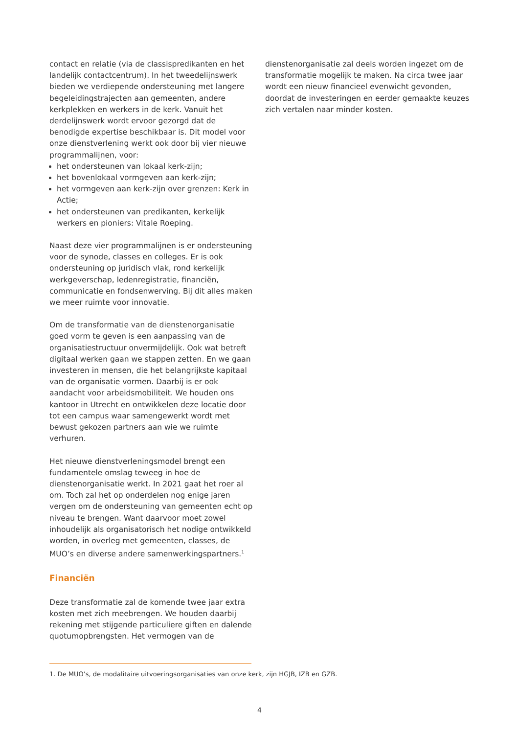contact en relatie (via de classispredikanten en het landelijk contactcentrum). In het tweedelijnswerk bieden we verdiepende ondersteuning met langere begeleidingstrajecten aan gemeenten, andere kerkplekken en werkers in de kerk. Vanuit het derdelijnswerk wordt ervoor gezorgd dat de benodigde expertise beschikbaar is. Dit model voor onze dienstverlening werkt ook door bij vier nieuwe programmalijnen, voor:
het ondersteunen van lokaal kerk-zijn;
het bovenlokaal vormgeven aan kerk-zijn;
het vormgeven aan kerk-zijn over grenzen: Kerk in Actie;
het ondersteunen van predikanten, kerkelijk werkers en pioniers: Vitale Roeping.
Naast deze vier programmalijnen is er ondersteuning voor de synode, classes en colleges. Er is ook ondersteuning op juridisch vlak, rond kerkelijk werkgeverschap, ledenregistratie, financiën, communicatie en fondsenwerving. Bij dit alles maken we meer ruimte voor innovatie.
Om de transformatie van de dienstenorganisatie goed vorm te geven is een aanpassing van de organisatiestructuur onvermijdelijk. Ook wat betreft digitaal werken gaan we stappen zetten. En we gaan investeren in mensen, die het belangrijkste kapitaal van de organisatie vormen. Daarbij is er ook aandacht voor arbeidsmobiliteit. We houden ons kantoor in Utrecht en ontwikkelen deze locatie door tot een campus waar samengewerkt wordt met bewust gekozen partners aan wie we ruimte verhuren.
Het nieuwe dienstverleningsmodel brengt een fundamentele omslag teweeg in hoe de dienstenorganisatie werkt. In 2021 gaat het roer al om. Toch zal het op onderdelen nog enige jaren vergen om de ondersteuning van gemeenten echt op niveau te brengen. Want daarvoor moet zowel inhoudelijk als organisatorisch het nodige ontwikkeld worden, in overleg met gemeenten, classes, de MUO’s en diverse andere samenwerkingspartners.<sup>1</sup>
Financiën
Deze transformatie zal de komende twee jaar extra kosten met zich meebrengen. We houden daarbij rekening met stijgende particuliere giften en dalende quotumopbrengsten. Het vermogen van de
dienstenorganisatie zal deels worden ingezet om de transformatie mogelijk te maken. Na circa twee jaar wordt een nieuw financieel evenwicht gevonden, doordat de investeringen en eerder gemaakte keuzes zich vertalen naar minder kosten.
1. De MUO’s, de modalitaire uitvoeringsorganisaties van onze kerk, zijn HGJB, IZB en GZB.
4